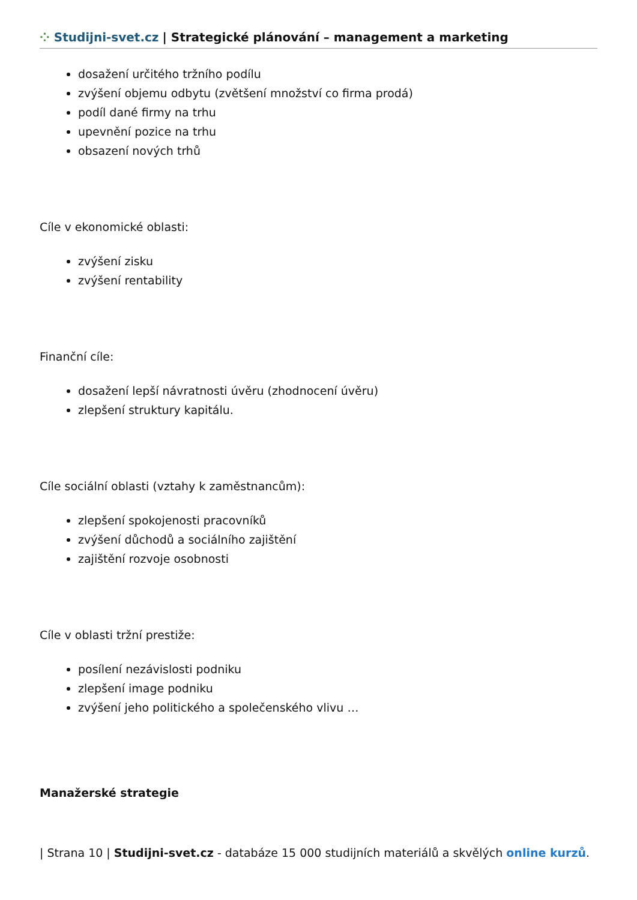⁘ Studijni-svet.cz | Strategické plánování – management a marketing
dosažení určitého tržního podílu
zvýšení objemu odbytu (zvětšení množství co firma prodá)
podíl dané firmy na trhu
upevnění pozice na trhu
obsazení nových trhů
Cíle v ekonomické oblasti:
zvýšení zisku
zvýšení rentability
Finanční cíle:
dosažení lepší návratnosti úvěru (zhodnocení úvěru)
zlepšení struktury kapitálu.
Cíle sociální oblasti (vztahy k zaměstnancům):
zlepšení spokojenosti pracovníků
zvýšení důchodů a sociálního zajištění
zajištění rozvoje osobnosti
Cíle v oblasti tržní prestiže:
posílení nezávislosti podniku
zlepšení image podniku
zvýšení jeho politického a společenského vlivu …
Manažerské strategie
| Strana 10 | Studijni-svet.cz - databáze 15 000 studijních materiálů a skvělých online kurzů.